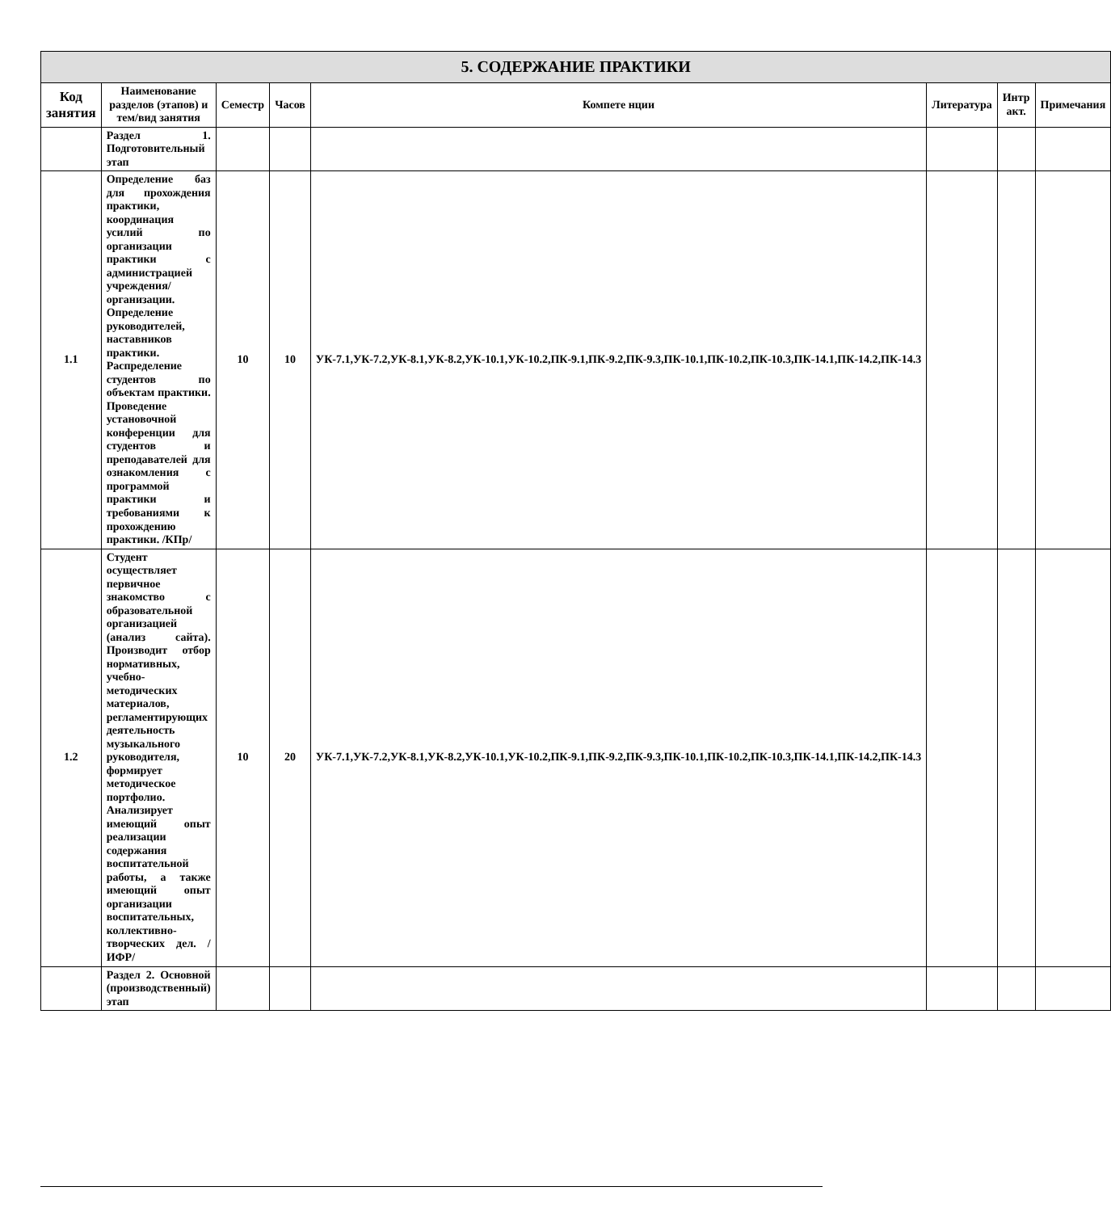| 5. СОДЕРЖАНИЕ ПРАКТИКИ | | | | | | | |
| --- | --- | --- | --- | --- | --- | --- | --- |
| Код занятия | Наименование разделов (этапов) и тем/вид занятия | Семестр | Часов | Компете нции | Литература | Интр акт. | Примечания |
| | Раздел 1. Подготовительный этап | | | | | | |
| 1.1 | Определение баз для прохождения практики, координация усилий по организации практики с администрацией учреждения/организации. Определение руководителей, наставников практики. Распределение студентов по объектам практики. Проведение установочной конференции для студентов и преподавателей для ознакомления с программой практики и требованиями к прохождению практики. /КПр/ | 10 | 10 | УК-7.1,УК-7.2,УК-8.1,УК-8.2,УК-10.1,УК-10.2,ПК-9.1,ПК-9.2,ПК-9.3,ПК-10.1,ПК-10.2,ПК-10.3,ПК-14.1,ПК-14.2,ПК-14.3 | | | |
| 1.2 | Студент осуществляет первичное знакомство с образовательной организацией (анализ сайта). Производит отбор нормативных, учебно-методических материалов, регламентирующих деятельность музыкального руководителя, формирует методическое портфолио. Анализирует имеющий опыт реализации содержания воспитательной работы, а также имеющий опыт организации воспитательных, коллективно-творческих дел. /ИФР/ | 10 | 20 | УК-7.1,УК-7.2,УК-8.1,УК-8.2,УК-10.1,УК-10.2,ПК-9.1,ПК-9.2,ПК-9.3,ПК-10.1,ПК-10.2,ПК-10.3,ПК-14.1,ПК-14.2,ПК-14.3 | | | |
| | Раздел 2. Основной (производственный) этап | | | | | | |